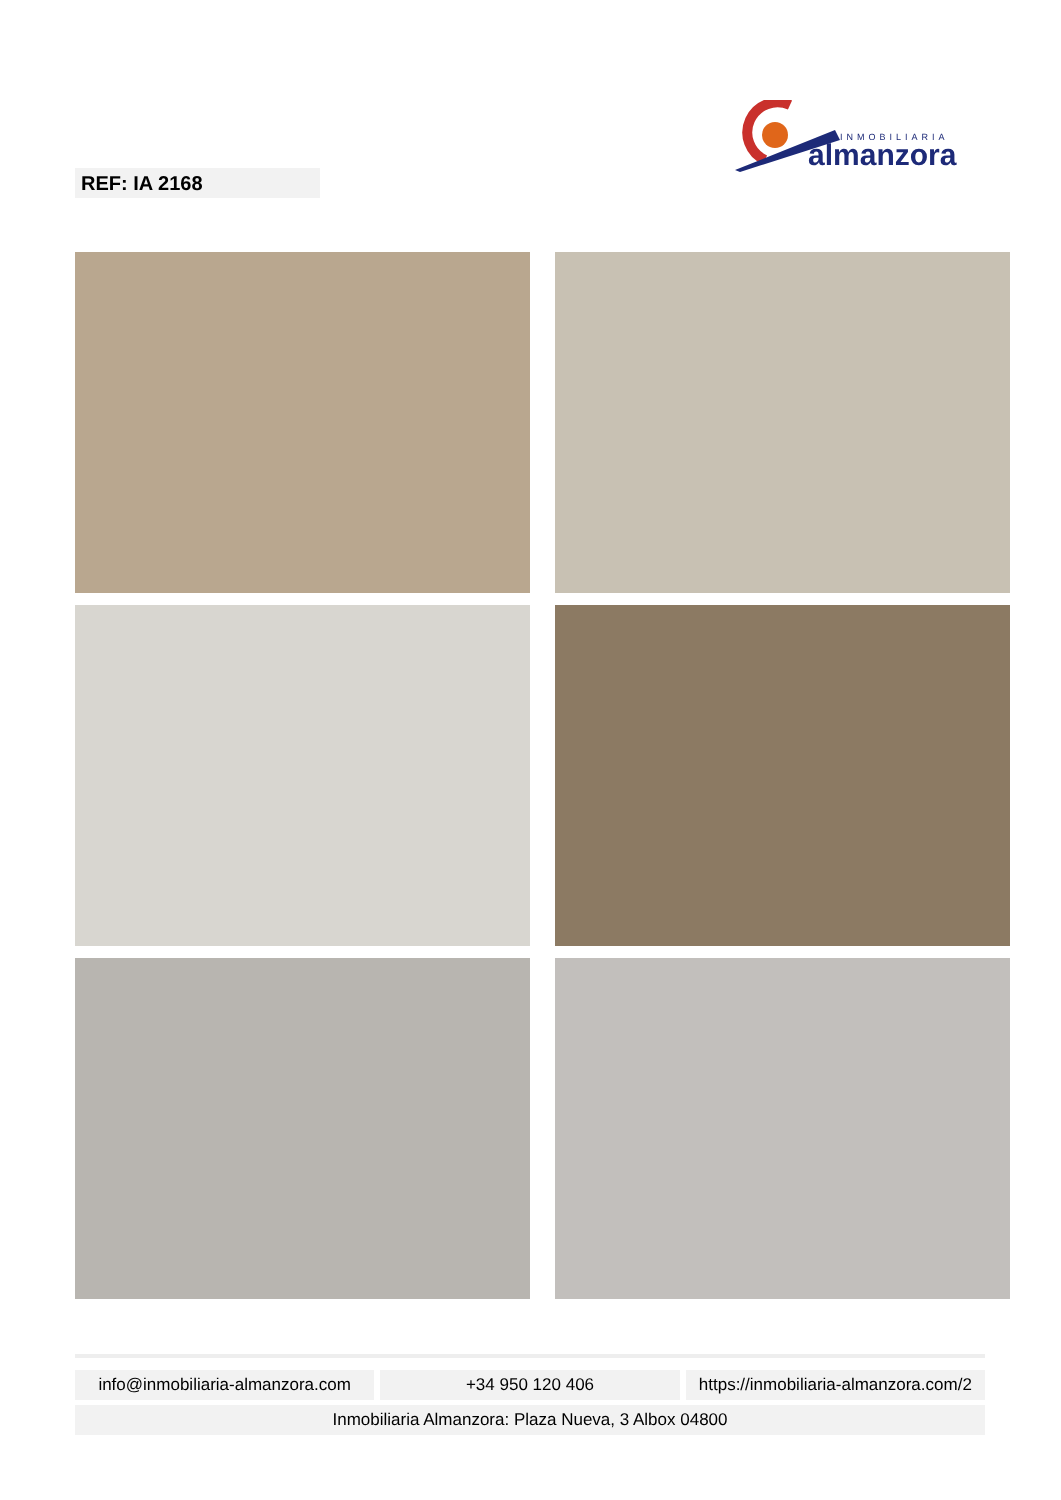INMOBILIARIA
almanzora
REF: IA 2168
info@inmobiliaria-almanzora.com +34 950 120 406 https://inmobiliaria-almanzora.com/2
Inmobiliaria Almanzora: Plaza Nueva, 3 Albox 04800